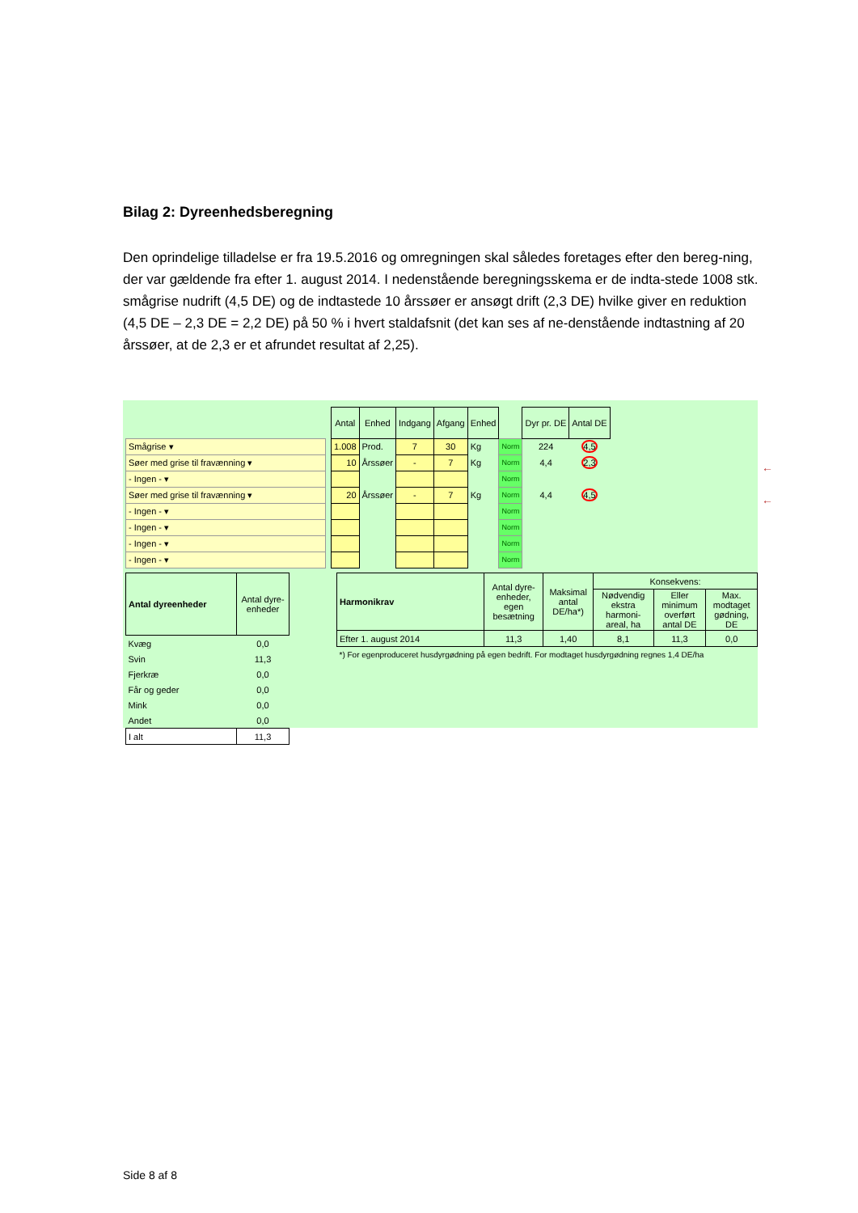Bilag 2: Dyreenhedsberegning
Den oprindelige tilladelse er fra 19.5.2016 og omregningen skal således foretages efter den bereg-ning, der var gældende fra efter 1. august 2014. I nedenstående beregningsskema er de indta-stede 1008 stk. smågrise nudrift (4,5 DE) og de indtastede 10 årssøer er ansøgt drift (2,3 DE) hvilke giver en reduktion (4,5 DE – 2,3 DE = 2,2 DE) på 50 % i hvert staldafsnit (det kan ses af ne-denstående indtastning af 20 årssøer, at de 2,3 er et afrundet resultat af 2,25).
| | | Antal | Enhed | Indgang | Afgang | Enhed | | Dyr pr. DE | Antal DE |
| Smågrise ▾ | | 1.008 | Prod. | 7 | 30 | Kg | Norm | 224 | 4,5 |
| Søer med grise til fravænning ▾ | | 10 | Årssøer | - | 7 | Kg | Norm | 4,4 | 2,3 |
| - Ingen - ▾ | | | | | | | Norm | | |
| Søer med grise til fravænning ▾ | | 20 | Årssøer | - | 7 | Kg | Norm | 4,4 | 4,5 |
| - Ingen - ▾ | | | | | | | Norm | | |
| - Ingen - ▾ | | | | | | | Norm | | |
| - Ingen - ▾ | | | | | | | Norm | | |
| - Ingen - ▾ | | | | | | | Norm | | |
| Antal dyreenheder | Antal dyre-enheder |
| --- | --- |
| Kvæg | 0,0 |
| Svin | 11,3 |
| Fjerkræ | 0,0 |
| Får og geder | 0,0 |
| Mink | 0,0 |
| Andet | 0,0 |
| I alt | 11,3 |
| Harmonikrav | Antal dyre-enheder, egen besætning | Maksimal antal DE/ha*) | Konsekvens: | | |
| --- | --- | --- | --- | --- | --- |
| | | | Nødvendig ekstra harmoni-areal, ha | Eller minimum overført antal DE | Max. modtaget gødning, DE |
| Efter 1. august 2014 | 11,3 | 1,40 | 8,1 | 11,3 | 0,0 |
| *) For egenproduceret husdyrgødning på egen bedrift. For modtaget husdyrgødning regnes 1,4 DE/ha | | | | | |
←
←
Side 8 af 8